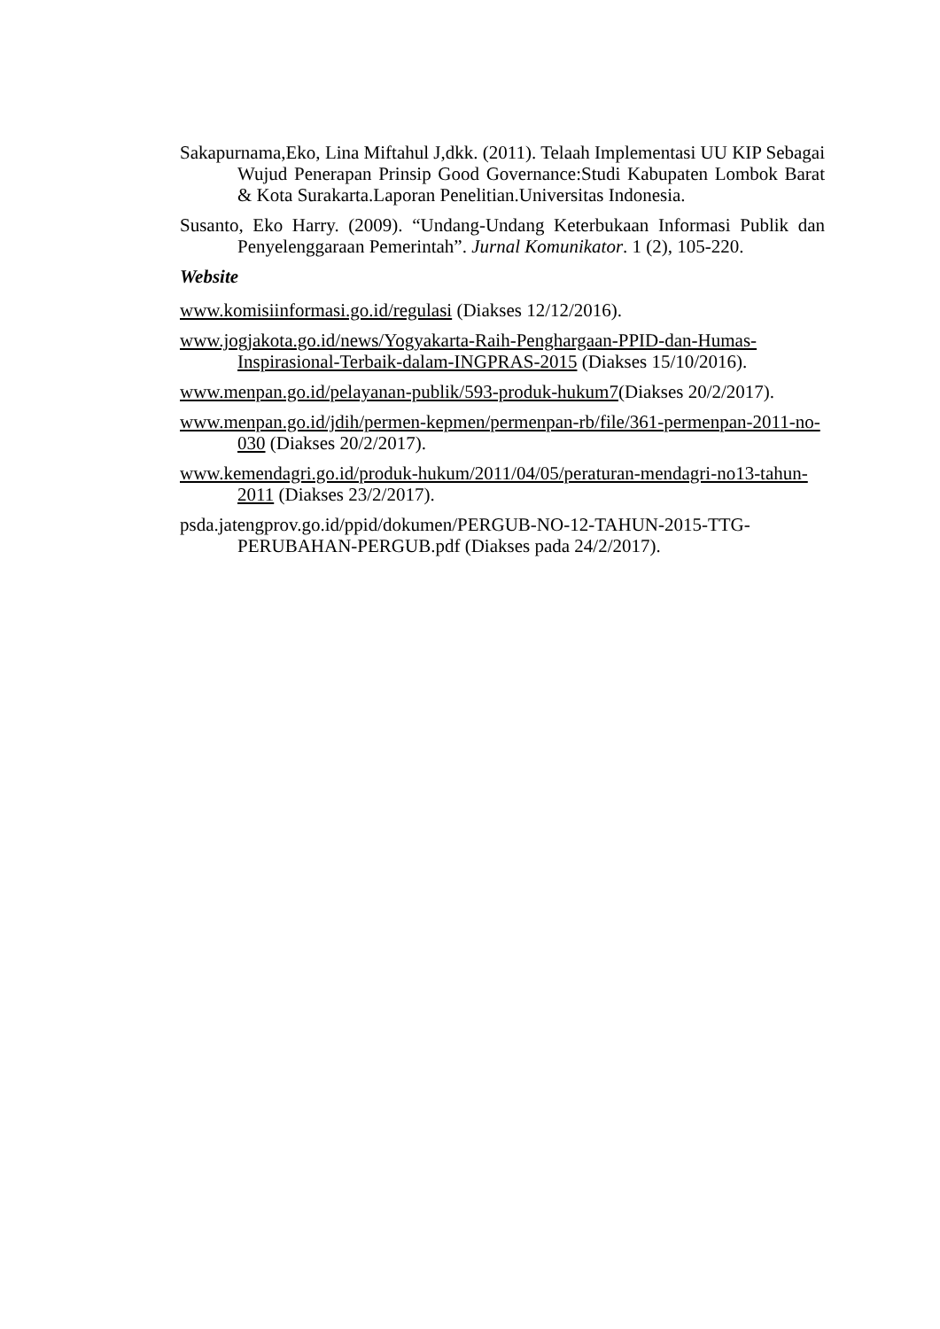Sakapurnama,Eko, Lina Miftahul J,dkk. (2011). Telaah Implementasi UU KIP Sebagai Wujud Penerapan Prinsip Good Governance:Studi Kabupaten Lombok Barat & Kota Surakarta.Laporan Penelitian.Universitas Indonesia.
Susanto, Eko Harry. (2009). “Undang-Undang Keterbukaan Informasi Publik dan Penyelenggaraan Pemerintah”. Jurnal Komunikator. 1 (2), 105-220.
Website
www.komisiinformasi.go.id/regulasi (Diakses 12/12/2016).
www.jogjakota.go.id/news/Yogyakarta-Raih-Penghargaan-PPID-dan-Humas-Inspirasional-Terbaik-dalam-INGPRAS-2015 (Diakses 15/10/2016).
www.menpan.go.id/pelayanan-publik/593-produk-hukum7(Diakses 20/2/2017).
www.menpan.go.id/jdih/permen-kepmen/permenpan-rb/file/361-permenpan-2011-no-030 (Diakses 20/2/2017).
www.kemendagri.go.id/produk-hukum/2011/04/05/peraturan-mendagri-no13-tahun-2011 (Diakses 23/2/2017).
psda.jatengprov.go.id/ppid/dokumen/PERGUB-NO-12-TAHUN-2015-TTG-PERUBAHAN-PERGUB.pdf (Diakses pada 24/2/2017).